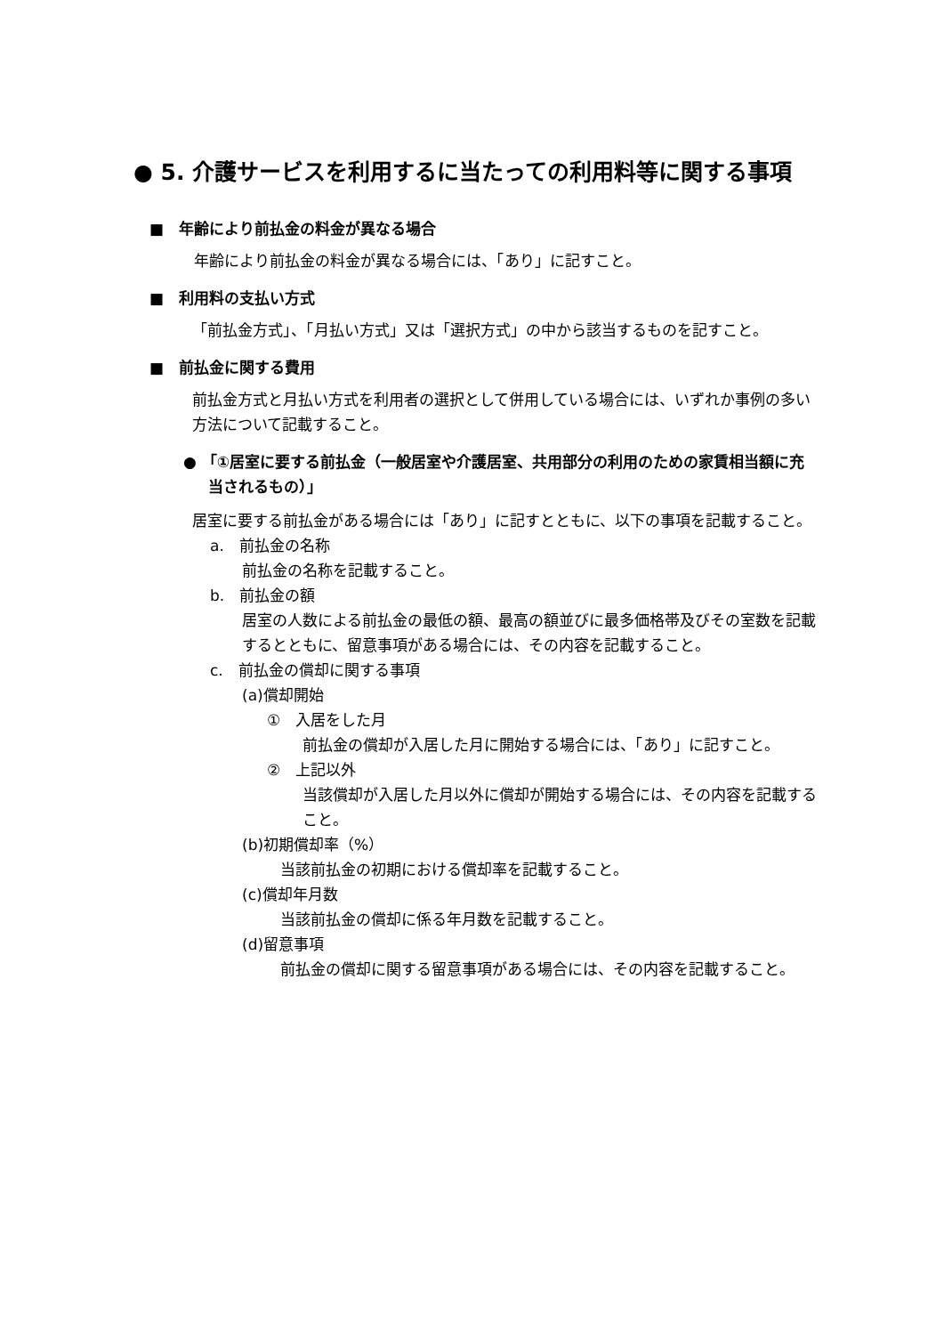● 5. 介護サービスを利用するに当たっての利用料等に関する事項
■　年齢により前払金の料金が異なる場合
年齢により前払金の料金が異なる場合には、「あり」に記すこと。
■　利用料の支払い方式
「前払金方式」、「月払い方式」又は「選択方式」の中から該当するものを記すこと。
■　前払金に関する費用
前払金方式と月払い方式を利用者の選択として併用している場合には、いずれか事例の多い方法について記載すること。
● 「①居室に要する前払金（一般居室や介護居室、共用部分の利用のための家賃相当額に充当されるもの）」
居室に要する前払金がある場合には「あり」に記すとともに、以下の事項を記載すること。
a.　前払金の名称
前払金の名称を記載すること。
b.　前払金の額
居室の人数による前払金の最低の額、最高の額並びに最多価格帯及びその室数を記載するとともに、留意事項がある場合には、その内容を記載すること。
c.　前払金の償却に関する事項
(a)償却開始
①　入居をした月
前払金の償却が入居した月に開始する場合には、「あり」に記すこと。
②　上記以外
当該償却が入居した月以外に償却が開始する場合には、その内容を記載すること。
(b)初期償却率（%）
当該前払金の初期における償却率を記載すること。
(c)償却年月数
当該前払金の償却に係る年月数を記載すること。
(d)留意事項
前払金の償却に関する留意事項がある場合には、その内容を記載すること。